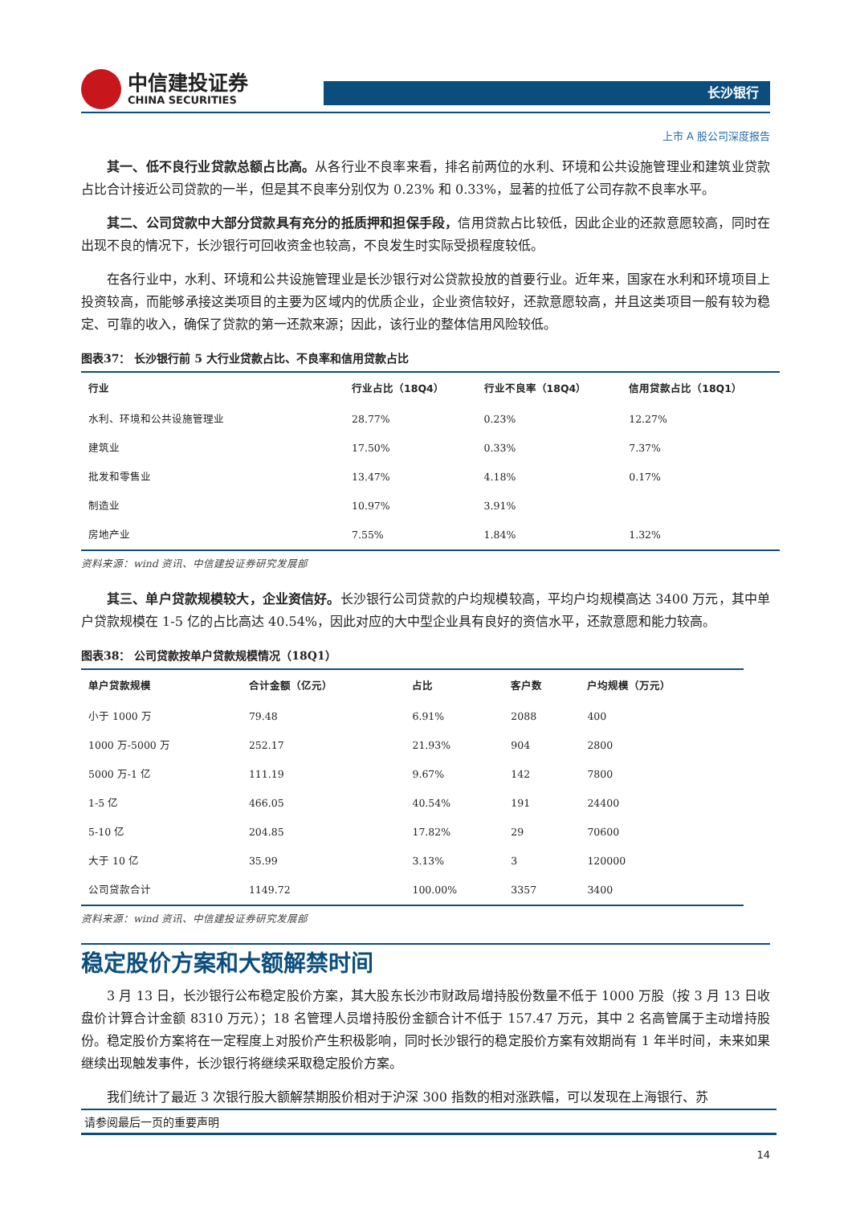中信建投证券
CHINA SECURITIES
长沙银行
上市 A 股公司深度报告
其一、低不良行业贷款总额占比高。从各行业不良率来看，排名前两位的水利、环境和公共设施管理业和建筑业贷款占比合计接近公司贷款的一半，但是其不良率分别仅为 0.23% 和 0.33%，显著的拉低了公司存款不良率水平。
其二、公司贷款中大部分贷款具有充分的抵质押和担保手段，信用贷款占比较低，因此企业的还款意愿较高，同时在出现不良的情况下，长沙银行可回收资金也较高，不良发生时实际受损程度较低。
在各行业中，水利、环境和公共设施管理业是长沙银行对公贷款投放的首要行业。近年来，国家在水利和环境项目上投资较高，而能够承接这类项目的主要为区域内的优质企业，企业资信较好，还款意愿较高，并且这类项目一般有较为稳定、可靠的收入，确保了贷款的第一还款来源；因此，该行业的整体信用风险较低。
图表37： 长沙银行前 5 大行业贷款占比、不良率和信用贷款占比
| 行业 | 行业占比（18Q4） | 行业不良率（18Q4） | 信用贷款占比（18Q1） |
| --- | --- | --- | --- |
| 水利、环境和公共设施管理业 | 28.77% | 0.23% | 12.27% |
| 建筑业 | 17.50% | 0.33% | 7.37% |
| 批发和零售业 | 13.47% | 4.18% | 0.17% |
| 制造业 | 10.97% | 3.91% | |
| 房地产业 | 7.55% | 1.84% | 1.32% |
资料来源：wind 资讯、中信建投证券研究发展部
其三、单户贷款规模较大，企业资信好。长沙银行公司贷款的户均规模较高，平均户均规模高达 3400 万元，其中单户贷款规模在 1-5 亿的占比高达 40.54%，因此对应的大中型企业具有良好的资信水平，还款意愿和能力较高。
图表38： 公司贷款按单户贷款规模情况（18Q1）
| 单户贷款规模 | 合计金额（亿元） | 占比 | 客户数 | 户均规模（万元） |
| --- | --- | --- | --- | --- |
| 小于 1000 万 | 79.48 | 6.91% | 2088 | 400 |
| 1000 万-5000 万 | 252.17 | 21.93% | 904 | 2800 |
| 5000 万-1 亿 | 111.19 | 9.67% | 142 | 7800 |
| 1-5 亿 | 466.05 | 40.54% | 191 | 24400 |
| 5-10 亿 | 204.85 | 17.82% | 29 | 70600 |
| 大于 10 亿 | 35.99 | 3.13% | 3 | 120000 |
| 公司贷款合计 | 1149.72 | 100.00% | 3357 | 3400 |
资料来源：wind 资讯、中信建投证券研究发展部
稳定股价方案和大额解禁时间
3 月 13 日，长沙银行公布稳定股价方案，其大股东长沙市财政局增持股份数量不低于 1000 万股（按 3 月 13 日收盘价计算合计金额 8310 万元）；18 名管理人员增持股份金额合计不低于 157.47 万元，其中 2 名高管属于主动增持股份。稳定股价方案将在一定程度上对股价产生积极影响，同时长沙银行的稳定股价方案有效期尚有 1 年半时间，未来如果继续出现触发事件，长沙银行将继续采取稳定股价方案。
我们统计了最近 3 次银行股大额解禁期股价相对于沪深 300 指数的相对涨跌幅，可以发现在上海银行、苏
请参阅最后一页的重要声明
14